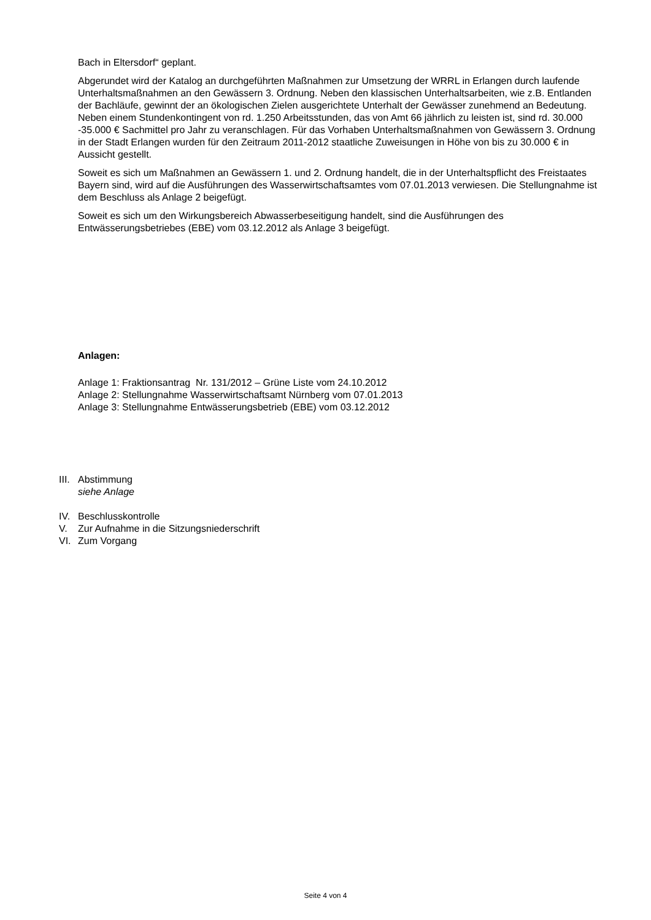Bach in Eltersdorf“ geplant.
Abgerundet wird der Katalog an durchgeführten Maßnahmen zur Umsetzung der WRRL in Erlangen durch laufende Unterhaltsmaßnahmen an den Gewässern 3. Ordnung. Neben den klassischen Unterhaltsarbeiten, wie z.B. Entlanden der Bachläufe, gewinnt der an ökologischen Zielen ausgerichtete Unterhalt der Gewässer zunehmend an Bedeutung. Neben einem Stundenkontingent von rd. 1.250 Arbeitsstunden, das von Amt 66 jährlich zu leisten ist, sind rd. 30.000 -35.000 € Sachmittel pro Jahr zu veranschlagen. Für das Vorhaben Unterhaltsmaßnahmen von Gewässern 3. Ordnung in der Stadt Erlangen wurden für den Zeitraum 2011-2012 staatliche Zuweisungen in Höhe von bis zu 30.000 € in Aussicht gestellt.
Soweit es sich um Maßnahmen an Gewässern 1. und 2. Ordnung handelt, die in der Unterhaltspflicht des Freistaates Bayern sind, wird auf die Ausführungen des Wasserwirtschaftsamtes vom 07.01.2013 verwiesen. Die Stellungnahme ist dem Beschluss als Anlage 2 beigefügt.
Soweit es sich um den Wirkungsbereich Abwasserbeseitigung handelt, sind die Ausführungen des Entwässerungsbetriebes (EBE) vom 03.12.2012 als Anlage 3 beigefügt.
Anlagen:
Anlage 1: Fraktionsantrag Nr. 131/2012 – Grüne Liste vom 24.10.2012
Anlage 2: Stellungnahme Wasserwirtschaftsamt Nürnberg vom 07.01.2013
Anlage 3: Stellungnahme Entwässerungsbetrieb (EBE) vom 03.12.2012
III. Abstimmung
siehe Anlage
IV. Beschlusskontrolle
V. Zur Aufnahme in die Sitzungsniederschrift
VI. Zum Vorgang
Seite 4 von 4